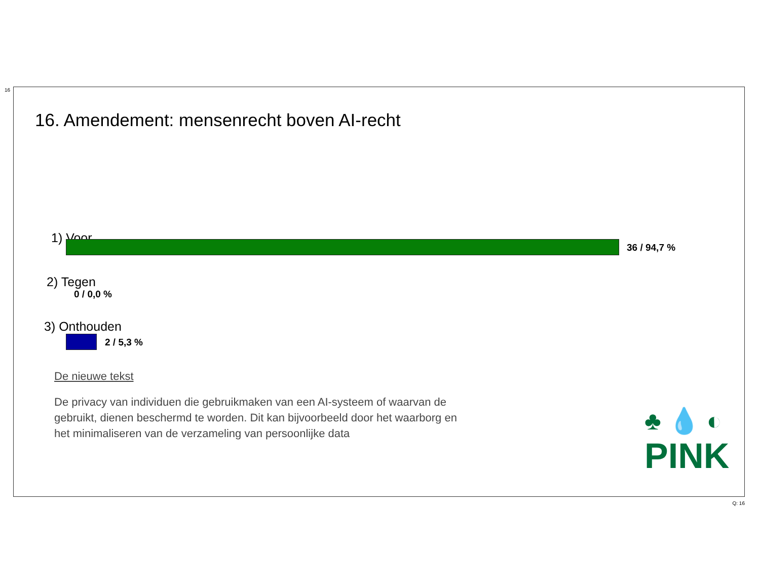16
16. Amendement: mensenrecht boven AI-recht
1) Voor
36 / 94,7 %
2) Tegen
0 / 0,0 %
3) Onthouden
2 / 5,3 %
De nieuwe tekst
De privacy van individuen die gebruikmaken van een AI-systeem of waarvan de gebruikt, dienen beschermd te worden. Dit kan bijvoorbeeld door het waarborg en het minimaliseren van de verzameling van persoonlijke data
♣ 💧 ◐
PINK
Q: 16